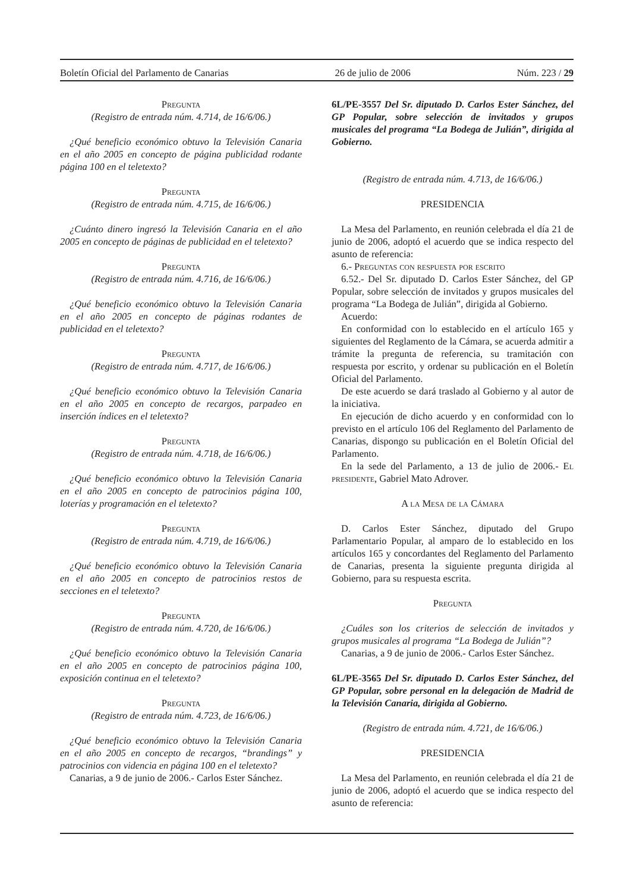Boletín Oficial del Parlamento de Canarias 26 de julio de 2006 Núm. 223 / 29
Pregunta
(Registro de entrada núm. 4.714, de 16/6/06.)
¿Qué beneficio económico obtuvo la Televisión Canaria en el año 2005 en concepto de página publicidad rodante página 100 en el teletexto?
Pregunta
(Registro de entrada núm. 4.715, de 16/6/06.)
¿Cuánto dinero ingresó la Televisión Canaria en el año 2005 en concepto de páginas de publicidad en el teletexto?
Pregunta
(Registro de entrada núm. 4.716, de 16/6/06.)
¿Qué beneficio económico obtuvo la Televisión Canaria en el año 2005 en concepto de páginas rodantes de publicidad en el teletexto?
Pregunta
(Registro de entrada núm. 4.717, de 16/6/06.)
¿Qué beneficio económico obtuvo la Televisión Canaria en el año 2005 en concepto de recargos, parpadeo en inserción índices en el teletexto?
Pregunta
(Registro de entrada núm. 4.718, de 16/6/06.)
¿Qué beneficio económico obtuvo la Televisión Canaria en el año 2005 en concepto de patrocinios página 100, loterías y programación en el teletexto?
Pregunta
(Registro de entrada núm. 4.719, de 16/6/06.)
¿Qué beneficio económico obtuvo la Televisión Canaria en el año 2005 en concepto de patrocinios restos de secciones en el teletexto?
Pregunta
(Registro de entrada núm. 4.720, de 16/6/06.)
¿Qué beneficio económico obtuvo la Televisión Canaria en el año 2005 en concepto de patrocinios página 100, exposición continua en el teletexto?
Pregunta
(Registro de entrada núm. 4.723, de 16/6/06.)
¿Qué beneficio económico obtuvo la Televisión Canaria en el año 2005 en concepto de recargos, “brandings” y patrocinios con videncia en página 100 en el teletexto?
Canarias, a 9 de junio de 2006.- Carlos Ester Sánchez.
6L/PE-3557 Del Sr. diputado D. Carlos Ester Sánchez, del GP Popular, sobre selección de invitados y grupos musicales del programa “La Bodega de Julián”, dirigida al Gobierno.
(Registro de entrada núm. 4.713, de 16/6/06.)
PRESIDENCIA
La Mesa del Parlamento, en reunión celebrada el día 21 de junio de 2006, adoptó el acuerdo que se indica respecto del asunto de referencia:
6.- Preguntas con respuesta por escrito
6.52.- Del Sr. diputado D. Carlos Ester Sánchez, del GP Popular, sobre selección de invitados y grupos musicales del programa “La Bodega de Julián”, dirigida al Gobierno.
Acuerdo:
En conformidad con lo establecido en el artículo 165 y siguientes del Reglamento de la Cámara, se acuerda admitir a trámite la pregunta de referencia, su tramitación con respuesta por escrito, y ordenar su publicación en el Boletín Oficial del Parlamento.
De este acuerdo se dará traslado al Gobierno y al autor de la iniciativa.
En ejecución de dicho acuerdo y en conformidad con lo previsto en el artículo 106 del Reglamento del Parlamento de Canarias, dispongo su publicación en el Boletín Oficial del Parlamento.
En la sede del Parlamento, a 13 de julio de 2006.- El presidente, Gabriel Mato Adrover.
A la Mesa de la Cámara
D. Carlos Ester Sánchez, diputado del Grupo Parlamentario Popular, al amparo de lo establecido en los artículos 165 y concordantes del Reglamento del Parlamento de Canarias, presenta la siguiente pregunta dirigida al Gobierno, para su respuesta escrita.
Pregunta
¿Cuáles son los criterios de selección de invitados y grupos musicales al programa “La Bodega de Julián”?
Canarias, a 9 de junio de 2006.- Carlos Ester Sánchez.
6L/PE-3565 Del Sr. diputado D. Carlos Ester Sánchez, del GP Popular, sobre personal en la delegación de Madrid de la Televisión Canaria, dirigida al Gobierno.
(Registro de entrada núm. 4.721, de 16/6/06.)
PRESIDENCIA
La Mesa del Parlamento, en reunión celebrada el día 21 de junio de 2006, adoptó el acuerdo que se indica respecto del asunto de referencia: